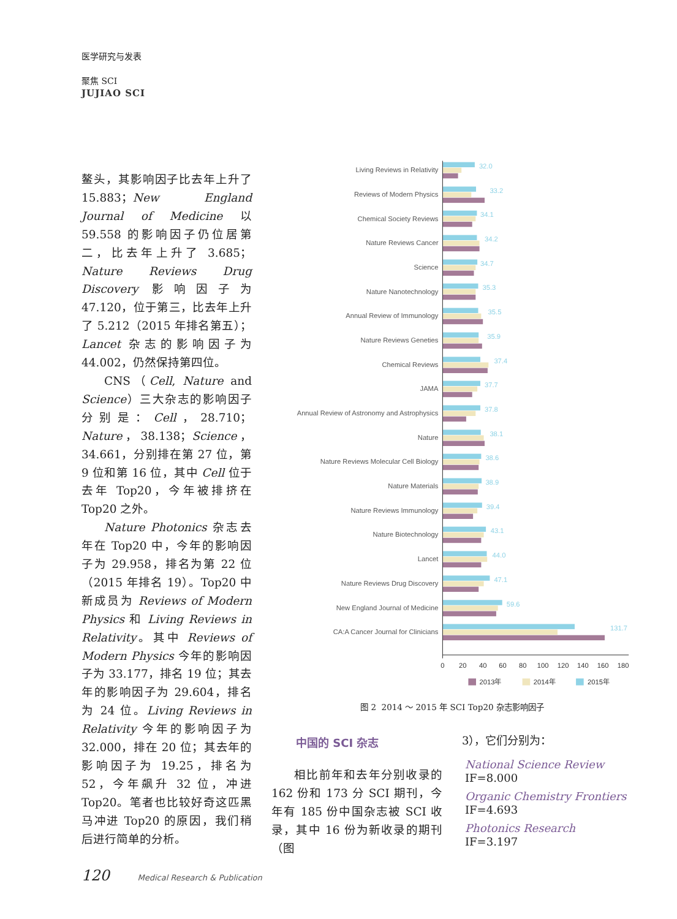医学研究与发表
聚焦 SCI
JUJIAO SCI
鳌头，其影响因子比去年上升了 15.883；New England Journal of Medicine 以 59.558 的影响因子仍位居第二，比去年上升了 3.685；Nature Reviews Drug Discovery 影响因子为 47.120，位于第三，比去年上升了 5.212（2015 年排名第五）；Lancet 杂志的影响因子为 44.002，仍然保持第四位。
CNS（Cell, Nature and Science）三大杂志的影响因子分别是：Cell，28.710；Nature，38.138；Science，34.661，分别排在第 27 位，第 9 位和第 16 位，其中 Cell 位于去年 Top20，今年被排挤在 Top20 之外。
Nature Photonics 杂志去年在 Top20 中，今年的影响因子为 29.958，排名为第 22 位（2015 年排名 19）。Top20 中新成员为 Reviews of Modern Physics 和 Living Reviews in Relativity。其中 Reviews of Modern Physics 今年的影响因子为 33.177，排名 19 位；其去年的影响因子为 29.604，排名为 24 位。Living Reviews in Relativity 今年的影响因子为 32.000，排在 20 位；其去年的影响因子为 19.25，排名为 52，今年飙升 32 位，冲进 Top20。笔者也比较好奇这匹黑马冲进 Top20 的原因，我们稍后进行简单的分析。
Living Reviews in Relativity
Reviews of Modern Physics
Chemical Society Reviews
Nature Reviews Cancer
Science
Nature Nanotechnology
Annual Review of Immunology
Nature Reviews Geneties
Chemical Reviews
JAMA
Annual Review of Astronomy and Astrophysics
Nature
Nature Reviews Molecular Cell Biology
Nature Materials
Nature Reviews Immunology
Nature Biotechnology
Lancet
Nature Reviews Drug Discovery
New England Journal of Medicine
CA:A Cancer Journal for Clinicians
32.0
33.2
34.1
34.2
34.7
35.3
35.5
35.9
37.4
37.7
37.8
38.1
38.6
38.9
39.4
43.1
44.0
47.1
59.6
131.7
0
20
40
60
80
100
120
140
160
180
2013年
2014年
2015年
图 2 2014 ～ 2015 年 SCI Top20 杂志影响因子
中国的 SCI 杂志
相比前年和去年分别收录的 162 份和 173 分 SCI 期刊，今年有 185 份中国杂志被 SCI 收录，其中 16 份为新收录的期刊（图
3），它们分别为：
National Science Review
IF=8.000
Organic Chemistry Frontiers
IF=4.693
Photonics Research
IF=3.197
120 Medical Research & Publication